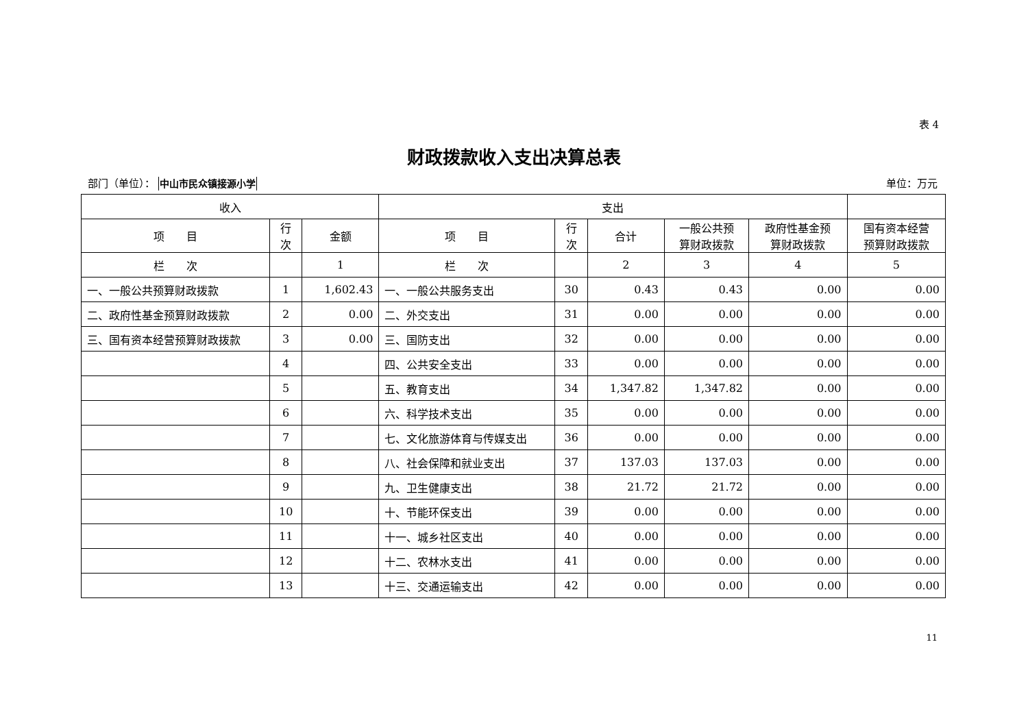表 4
财政拨款收入支出决算总表
部门（单位）： 中山市民众镇接源小学 单位：万元
| 收入 | | | 支出 | | | | | |
| --- | --- | --- | --- | --- | --- | --- | --- | --- |
| 项 目 | 行 次 | 金额 | 项 目 | 行 次 | 合计 | 一般公共预 算财政拨款 | 政府性基金预 算财政拨款 | 国有资本经营 预算财政拨款 |
| 栏 次 | | 1 | 栏 次 | | 2 | 3 | 4 | 5 |
| 一、一般公共预算财政拨款 | 1 | 1,602.43 | 一、一般公共服务支出 | 30 | 0.43 | 0.43 | 0.00 | 0.00 |
| 二、政府性基金预算财政拨款 | 2 | 0.00 | 二、外交支出 | 31 | 0.00 | 0.00 | 0.00 | 0.00 |
| 三、国有资本经营预算财政拨款 | 3 | 0.00 | 三、国防支出 | 32 | 0.00 | 0.00 | 0.00 | 0.00 |
| | 4 | | 四、公共安全支出 | 33 | 0.00 | 0.00 | 0.00 | 0.00 |
| | 5 | | 五、教育支出 | 34 | 1,347.82 | 1,347.82 | 0.00 | 0.00 |
| | 6 | | 六、科学技术支出 | 35 | 0.00 | 0.00 | 0.00 | 0.00 |
| | 7 | | 七、文化旅游体育与传媒支出 | 36 | 0.00 | 0.00 | 0.00 | 0.00 |
| | 8 | | 八、社会保障和就业支出 | 37 | 137.03 | 137.03 | 0.00 | 0.00 |
| | 9 | | 九、卫生健康支出 | 38 | 21.72 | 21.72 | 0.00 | 0.00 |
| | 10 | | 十、节能环保支出 | 39 | 0.00 | 0.00 | 0.00 | 0.00 |
| | 11 | | 十一、城乡社区支出 | 40 | 0.00 | 0.00 | 0.00 | 0.00 |
| | 12 | | 十二、农林水支出 | 41 | 0.00 | 0.00 | 0.00 | 0.00 |
| | 13 | | 十三、交通运输支出 | 42 | 0.00 | 0.00 | 0.00 | 0.00 |
11